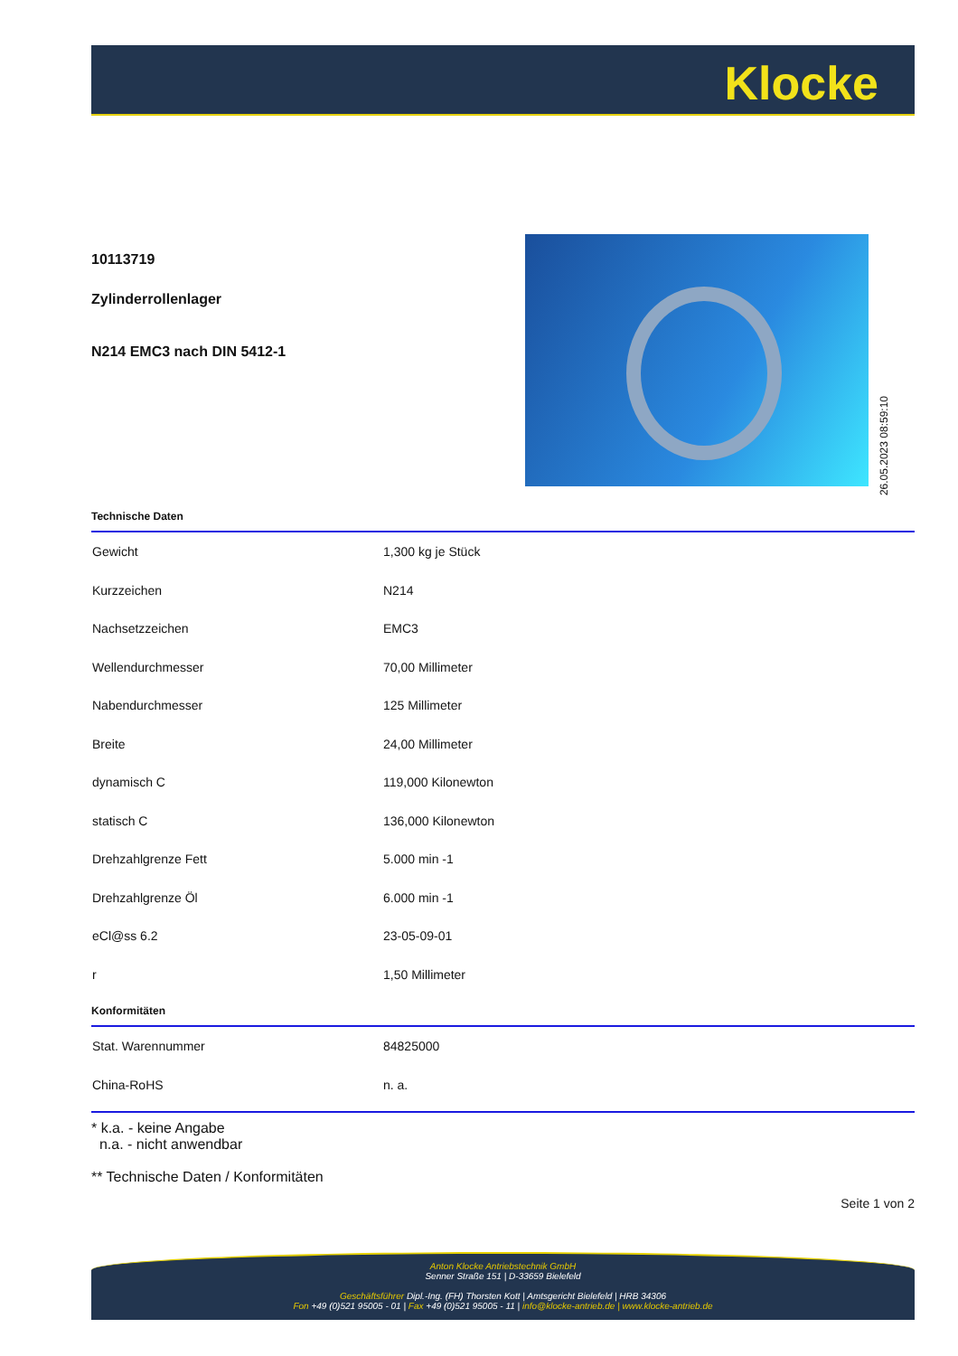Klocke
10113719
Zylinderrollenlager
N214 EMC3 nach DIN 5412-1
26.05.2023 08:59:10
Technische Daten
| Gewicht | 1,300 kg je Stück |
| Kurzzeichen | N214 |
| Nachsetzzeichen | EMC3 |
| Wellendurchmesser | 70,00 Millimeter |
| Nabendurchmesser | 125 Millimeter |
| Breite | 24,00 Millimeter |
| dynamisch C | 119,000 Kilonewton |
| statisch C | 136,000 Kilonewton |
| Drehzahlgrenze Fett | 5.000 min -1 |
| Drehzahlgrenze Öl | 6.000 min -1 |
| eCl@ss 6.2 | 23-05-09-01 |
| r | 1,50 Millimeter |
Konformitäten
| Stat. Warennummer | 84825000 |
| China-RoHS | n. a. |
* k.a. - keine Angabe
n.a. - nicht anwendbar
** Technische Daten / Konformitäten
Seite 1 von 2
Anton Klocke Antriebstechnik GmbH
Senner Straße 151 | D-33659 Bielefeld
Geschäftsführer Dipl.-Ing. (FH) Thorsten Kott | Amtsgericht Bielefeld | HRB 34306
Fon +49 (0)521 95005 - 01 | Fax +49 (0)521 95005 - 11 | info@klocke-antrieb.de | www.klocke-antrieb.de